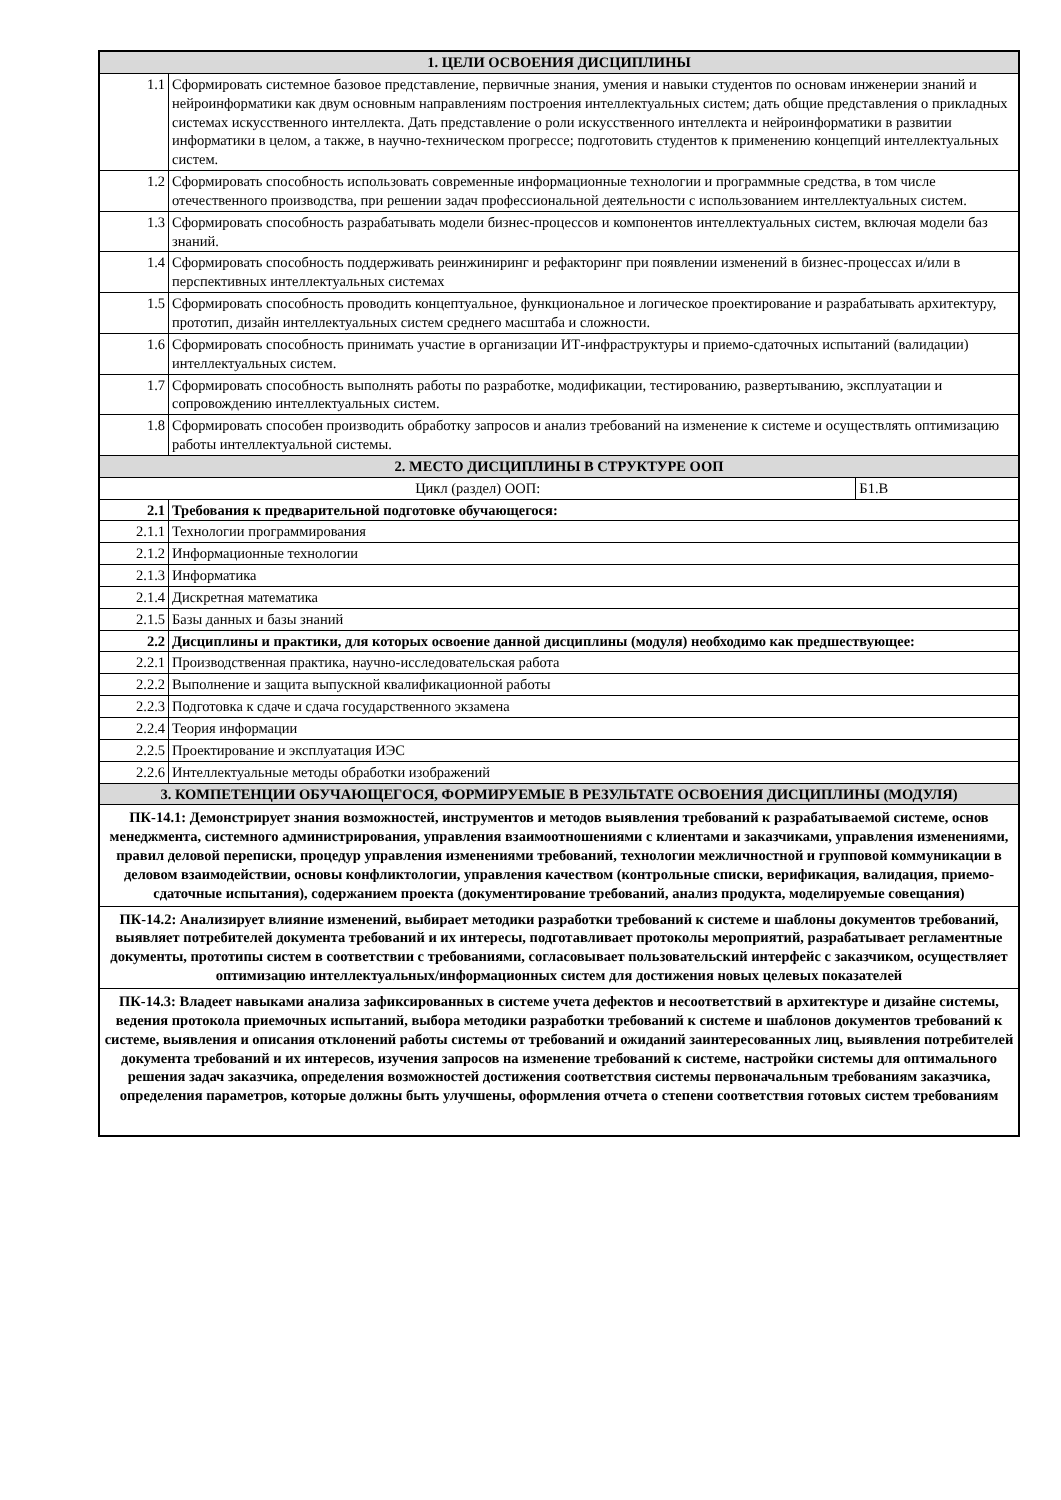| 1. ЦЕЛИ ОСВОЕНИЯ ДИСЦИПЛИНЫ | | |
| 1.1 | Сформировать системное базовое представление, первичные знания, умения и навыки студентов по основам инженерии знаний и нейроинформатики как двум основным направлениям построения интеллектуальных систем; дать общие представления о прикладных системах искусственного интеллекта. Дать представление о роли искусственного интеллекта и нейроинформатики в развитии информатики в целом, а также, в научно-техническом прогрессе; подготовить студентов к применению концепций интеллектуальных систем. | |
| 1.2 | Сформировать способность использовать современные информационные технологии и программные средства, в том числе отечественного производства, при решении задач профессиональной деятельности с использованием интеллектуальных систем. | |
| 1.3 | Сформировать способность разрабатывать модели бизнес-процессов и компонентов интеллектуальных систем, включая модели баз знаний. | |
| 1.4 | Сформировать способность поддерживать реинжиниринг и рефакторинг при появлении изменений в бизнес-процессах и/или в перспективных интеллектуальных системах | |
| 1.5 | Сформировать способность проводить концептуальное, функциональное и логическое проектирование и разрабатывать архитектуру, прототип, дизайн интеллектуальных систем среднего масштаба и сложности. | |
| 1.6 | Сформировать способность принимать участие в организации ИТ-инфраструктуры и приемо-сдаточных испытаний (валидации) интеллектуальных систем. | |
| 1.7 | Сформировать способность выполнять работы по разработке, модификации, тестированию, развертыванию, эксплуатации и сопровождению интеллектуальных систем. | |
| 1.8 | Сформировать способен производить обработку запросов и анализ требований на изменение к системе и осуществлять оптимизацию работы интеллектуальной системы. | |
| 2. МЕСТО ДИСЦИПЛИНЫ В СТРУКТУРЕ ООП | | |
| Цикл (раздел) ООП: | | Б1.В |
| 2.1 | Требования к предварительной подготовке обучающегося: | |
| 2.1.1 | Технологии программирования | |
| 2.1.2 | Информационные технологии | |
| 2.1.3 | Информатика | |
| 2.1.4 | Дискретная математика | |
| 2.1.5 | Базы данных и базы знаний | |
| 2.2 | Дисциплины и практики, для которых освоение данной дисциплины (модуля) необходимо как предшествующее: | |
| 2.2.1 | Производственная практика, научно-исследовательская работа | |
| 2.2.2 | Выполнение и защита выпускной квалификационной работы | |
| 2.2.3 | Подготовка к сдаче и сдача государственного экзамена | |
| 2.2.4 | Теория информации | |
| 2.2.5 | Проектирование и эксплуатация ИЭС | |
| 2.2.6 | Интеллектуальные методы обработки изображений | |
| 3. КОМПЕТЕНЦИИ ОБУЧАЮЩЕГОСЯ, ФОРМИРУЕМЫЕ В РЕЗУЛЬТАТЕ ОСВОЕНИЯ ДИСЦИПЛИНЫ (МОДУЛЯ) | | |
| ПК-14.1: Демонстрирует знания возможностей, инструментов и методов выявления требований к разрабатываемой системе, основ менеджмента, системного администрирования, управления взаимоотношениями с клиентами и заказчиками, управления изменениями, правил деловой переписки, процедур управления изменениями требований, технологии межличностной и групповой коммуникации в деловом взаимодействии, основы конфликтологии, управления качеством (контрольные списки, верификация, валидация, приемо-сдаточные испытания), содержанием проекта (документирование требований, анализ продукта, моделируемые совещания) | | |
| ПК-14.2: Анализирует влияние изменений, выбирает методики разработки требований к системе и шаблоны документов требований, выявляет потребителей документа требований и их интересы, подготавливает протоколы мероприятий, разрабатывает регламентные документы, прототипы систем в соответствии с требованиями, согласовывает пользовательский интерфейс с заказчиком, осуществляет оптимизацию интеллектуальных/информационных систем для достижения новых целевых показателей | | |
| ПК-14.3: Владеет навыками анализа зафиксированных в системе учета дефектов и несоответствий в архитектуре и дизайне системы, ведения протокола приемочных испытаний, выбора методики разработки требований к системе и шаблонов документов требований к системе, выявления и описания отклонений работы системы от требований и ожиданий заинтересованных лиц, выявления потребителей документа требований и их интересов, изучения запросов на изменение требований к системе, настройки системы для оптимального решения задач заказчика, определения возможностей достижения соответствия системы первоначальным требованиям заказчика, определения параметров, которые должны быть улучшены, оформления отчета о степени соответствия готовых систем требованиям | | |